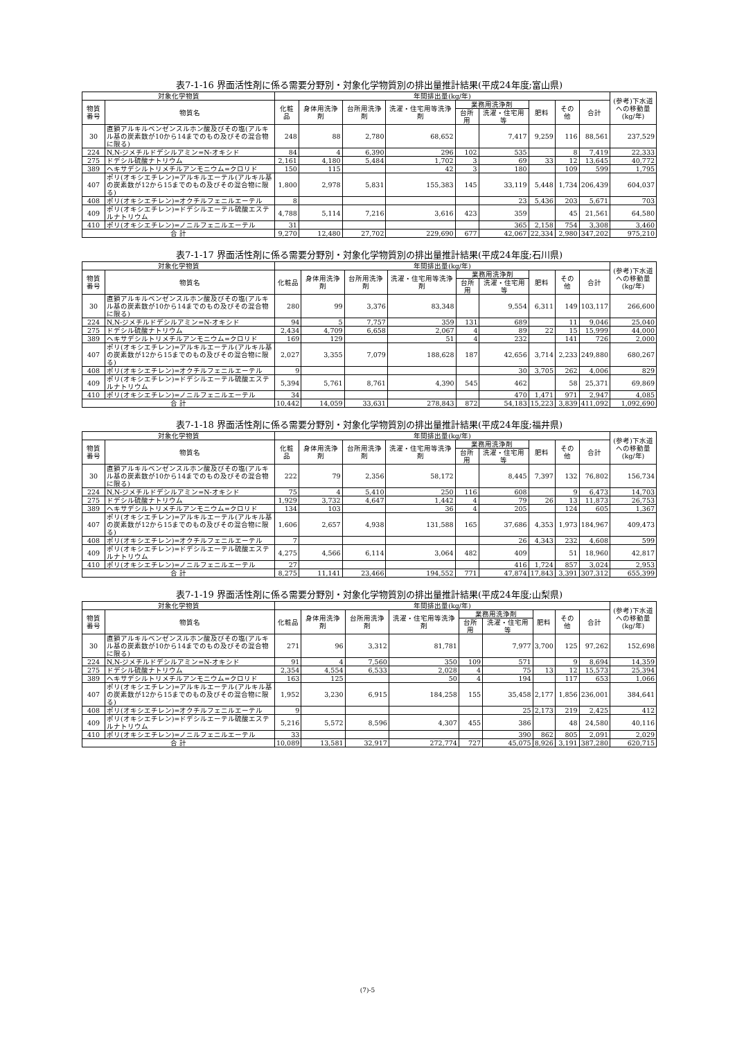表7-1-16 界面活性剤に係る需要分野別・対象化学物質別の排出量推計結果(平成24年度;富山県)
| 対象化学物質 | | 年間排出量(kg/年) | | | | | | | | | (参考)下水道への移動量(kg/年) |
| --- | --- | --- | --- | --- | --- | --- | --- | --- | --- | --- | --- |
| 物質番号 | 物質名 | 化粧品 | 身体用洗浄剤 | 台所用洗浄剤 | 洗濯・住宅用等洗浄剤 | 業務用洗浄剤 | | 肥料 | その他 | 合計 | |
| | | | | | | 台所用 | 洗濯・住宅用等 | | | | |
| 30 | 直鎖アルキルベンゼンスルホン酸及びその塩(アルキル基の炭素数が10から14までのもの及びその混合物に限る) | 248 | 88 | 2,780 | 68,652 | | 7,417 | 9,259 | 116 | 88,561 | 237,529 |
| 224 | N,N-ジメチルドデシルアミン=N-オキシド | 84 | 4 | 6,390 | 296 | 102 | 535 | | 8 | 7,419 | 22,333 |
| 275 | ドデシル硫酸ナトリウム | 2,161 | 4,180 | 5,484 | 1,702 | 3 | 69 | 33 | 12 | 13,645 | 40,772 |
| 389 | ヘキサデシルトリメチルアンモニウム=クロリド | 150 | 115 | | 42 | 3 | 180 | | 109 | 599 | 1,795 |
| 407 | ポリ(オキシエチレン)=アルキルエーテル(アルキル基の炭素数が12から15までのもの及びその混合物に限る) | 1,800 | 2,978 | 5,831 | 155,383 | 145 | 33,119 | 5,448 | 1,734 | 206,439 | 604,037 |
| 408 | ポリ(オキシエチレン)=オクチルフェニルエーテル | 8 | | | | | 23 | 5,436 | 203 | 5,671 | 703 |
| 409 | ポリ(オキシエチレン)=ドデシルエーテル硫酸エステルナトリウム | 4,788 | 5,114 | 7,216 | 3,616 | 423 | 359 | | 45 | 21,561 | 64,580 |
| 410 | ポリ(オキシエチレン)=ノニルフェニルエーテル | 31 | | | | | 365 | 2,158 | 754 | 3,308 | 3,460 |
| 合 計 | | 9,270 | 12,480 | 27,702 | 229,690 | 677 | 42,067 | 22,334 | 2,980 | 347,202 | 975,210 |
表7-1-17 界面活性剤に係る需要分野別・対象化学物質別の排出量推計結果(平成24年度;石川県)
| 対象化学物質 | | 年間排出量(kg/年) | | | | | | | | | (参考)下水道への移動量(kg/年) |
| --- | --- | --- | --- | --- | --- | --- | --- | --- | --- | --- | --- |
| 物質番号 | 物質名 | 化粧品 | 身体用洗浄剤 | 台所用洗浄剤 | 洗濯・住宅用等洗浄剤 | 業務用洗浄剤 | | 肥料 | その他 | 合計 | |
| | | | | | | 台所用 | 洗濯・住宅用等 | | | | |
| 30 | 直鎖アルキルベンゼンスルホン酸及びその塩(アルキル基の炭素数が10から14までのもの及びその混合物に限る) | 280 | 99 | 3,376 | 83,348 | | 9,554 | 6,311 | 149 | 103,117 | 266,600 |
| 224 | N,N-ジメチルドデシルアミン=N-オキシド | 94 | 5 | 7,757 | 359 | 131 | 689 | | 11 | 9,046 | 25,040 |
| 275 | ドデシル硫酸ナトリウム | 2,434 | 4,709 | 6,658 | 2,067 | 4 | 89 | 22 | 15 | 15,999 | 44,000 |
| 389 | ヘキサデシルトリメチルアンモニウム=クロリド | 169 | 129 | | 51 | 4 | 232 | | 141 | 726 | 2,000 |
| 407 | ポリ(オキシエチレン)=アルキルエーテル(アルキル基の炭素数が12から15までのもの及びその混合物に限る) | 2,027 | 3,355 | 7,079 | 188,628 | 187 | 42,656 | 3,714 | 2,233 | 249,880 | 680,267 |
| 408 | ポリ(オキシエチレン)=オクチルフェニルエーテル | 9 | | | | | 30 | 3,705 | 262 | 4,006 | 829 |
| 409 | ポリ(オキシエチレン)=ドデシルエーテル硫酸エステルナトリウム | 5,394 | 5,761 | 8,761 | 4,390 | 545 | 462 | | 58 | 25,371 | 69,869 |
| 410 | ポリ(オキシエチレン)=ノニルフェニルエーテル | 34 | | | | | 470 | 1,471 | 971 | 2,947 | 4,085 |
| 合 計 | | 10,442 | 14,059 | 33,631 | 278,843 | 872 | 54,183 | 15,223 | 3,839 | 411,092 | 1,092,690 |
表7-1-18 界面活性剤に係る需要分野別・対象化学物質別の排出量推計結果(平成24年度;福井県)
| 対象化学物質 | | 年間排出量(kg/年) | | | | | | | | | (参考)下水道への移動量(kg/年) |
| --- | --- | --- | --- | --- | --- | --- | --- | --- | --- | --- | --- |
| 物質番号 | 物質名 | 化粧品 | 身体用洗浄剤 | 台所用洗浄剤 | 洗濯・住宅用等洗浄剤 | 業務用洗浄剤 | | 肥料 | その他 | 合計 | |
| | | | | | | 台所用 | 洗濯・住宅用等 | | | | |
| 30 | 直鎖アルキルベンゼンスルホン酸及びその塩(アルキル基の炭素数が10から14までのもの及びその混合物に限る) | 222 | 79 | 2,356 | 58,172 | | 8,445 | 7,397 | 132 | 76,802 | 156,734 |
| 224 | N,N-ジメチルドデシルアミン=N-オキシド | 75 | 4 | 5,410 | 250 | 116 | 608 | | 9 | 6,473 | 14,703 |
| 275 | ドデシル硫酸ナトリウム | 1,929 | 3,732 | 4,647 | 1,442 | 4 | 79 | 26 | 13 | 11,873 | 26,753 |
| 389 | ヘキサデシルトリメチルアンモニウム=クロリド | 134 | 103 | | 36 | 4 | 205 | | 124 | 605 | 1,367 |
| 407 | ポリ(オキシエチレン)=アルキルエーテル(アルキル基の炭素数が12から15までのもの及びその混合物に限る) | 1,606 | 2,657 | 4,938 | 131,588 | 165 | 37,686 | 4,353 | 1,973 | 184,967 | 409,473 |
| 408 | ポリ(オキシエチレン)=オクチルフェニルエーテル | 7 | | | | | 26 | 4,343 | 232 | 4,608 | 599 |
| 409 | ポリ(オキシエチレン)=ドデシルエーテル硫酸エステルナトリウム | 4,275 | 4,566 | 6,114 | 3,064 | 482 | 409 | | 51 | 18,960 | 42,817 |
| 410 | ポリ(オキシエチレン)=ノニルフェニルエーテル | 27 | | | | | 416 | 1,724 | 857 | 3,024 | 2,953 |
| 合 計 | | 8,275 | 11,141 | 23,466 | 194,552 | 771 | 47,874 | 17,843 | 3,391 | 307,312 | 655,399 |
表7-1-19 界面活性剤に係る需要分野別・対象化学物質別の排出量推計結果(平成24年度;山梨県)
| 対象化学物質 | | 年間排出量(kg/年) | | | | | | | | | (参考)下水道への移動量(kg/年) |
| --- | --- | --- | --- | --- | --- | --- | --- | --- | --- | --- | --- |
| 物質番号 | 物質名 | 化粧品 | 身体用洗浄剤 | 台所用洗浄剤 | 洗濯・住宅用等洗浄剤 | 業務用洗浄剤 | | 肥料 | その他 | 合計 | |
| | | | | | | 台所用 | 洗濯・住宅用等 | | | | |
| 30 | 直鎖アルキルベンゼンスルホン酸及びその塩(アルキル基の炭素数が10から14までのもの及びその混合物に限る) | 271 | 96 | 3,312 | 81,781 | | 7,977 | 3,700 | 125 | 97,262 | 152,698 |
| 224 | N,N-ジメチルドデシルアミン=N-オキシド | 91 | 4 | 7,560 | 350 | 109 | 571 | | 9 | 8,694 | 14,359 |
| 275 | ドデシル硫酸ナトリウム | 2,354 | 4,554 | 6,533 | 2,028 | 4 | 75 | 13 | 12 | 15,573 | 25,394 |
| 389 | ヘキサデシルトリメチルアンモニウム=クロリド | 163 | 125 | | 50 | 4 | 194 | | 117 | 653 | 1,066 |
| 407 | ポリ(オキシエチレン)=アルキルエーテル(アルキル基の炭素数が12から15までのもの及びその混合物に限る) | 1,952 | 3,230 | 6,915 | 184,258 | 155 | 35,458 | 2,177 | 1,856 | 236,001 | 384,641 |
| 408 | ポリ(オキシエチレン)=オクチルフェニルエーテル | 9 | | | | | 25 | 2,173 | 219 | 2,425 | 412 |
| 409 | ポリ(オキシエチレン)=ドデシルエーテル硫酸エステルナトリウム | 5,216 | 5,572 | 8,596 | 4,307 | 455 | 386 | | 48 | 24,580 | 40,116 |
| 410 | ポリ(オキシエチレン)=ノニルフェニルエーテル | 33 | | | | | 390 | 862 | 805 | 2,091 | 2,029 |
| 合 計 | | 10,089 | 13,581 | 32,917 | 272,774 | 727 | 45,075 | 8,926 | 3,191 | 387,280 | 620,715 |
(7)-5